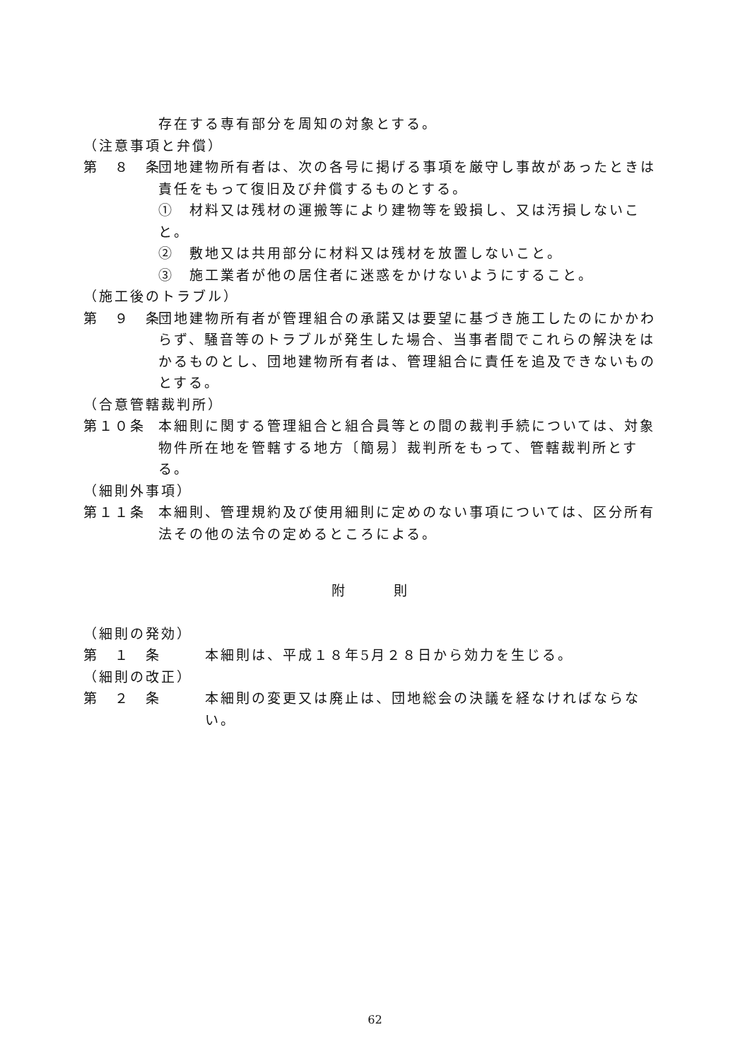存在する専有部分を周知の対象とする。
（注意事項と弁償）
第　８　条
団地建物所有者は、次の各号に掲げる事項を厳守し事故があったときは責任をもって復旧及び弁償するものとする。
①　材料又は残材の運搬等により建物等を毀損し、又は汚損しないこと。
②　敷地又は共用部分に材料又は残材を放置しないこと。
③　施工業者が他の居住者に迷惑をかけないようにすること。
（施工後のトラブル）
第　９　条
団地建物所有者が管理組合の承諾又は要望に基づき施工したのにかかわらず、騒音等のトラブルが発生した場合、当事者間でこれらの解決をはかるものとし、団地建物所有者は、管理組合に責任を追及できないものとする。
（合意管轄裁判所）
第１０条
本細則に関する管理組合と組合員等との間の裁判手続については、対象物件所在地を管轄する地方〔簡易〕裁判所をもって、管轄裁判所とする。
（細則外事項）
第１１条
本細則、管理規約及び使用細則に定めのない事項については、区分所有法その他の法令の定めるところによる。
附　　　則
（細則の発効）
第　１　条
本細則は、平成１８年5月２８日から効力を生じる。
（細則の改正）
第　２　条
本細則の変更又は廃止は、団地総会の決議を経なければならない。
62